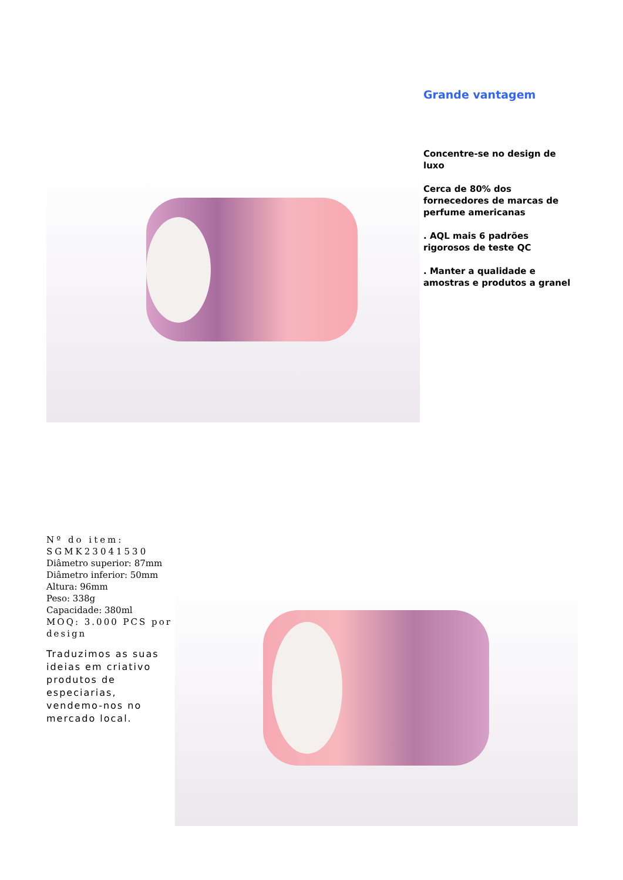Grande vantagem
Concentre-se no design de luxo
Cerca de 80% dos fornecedores de marcas de perfume americanas
. AQL mais 6 padrões rigorosos de teste QC
. Manter a qualidade e amostras e produtos a granel
Nº do item: SGMK23041530
Diâmetro superior: 87mm
Diâmetro inferior: 50mm
Altura: 96mm
Peso: 338g
Capacidade: 380ml
MOQ: 3.000 PCS por design
Traduzimos as suas ideias em criativo produtos de especiarias, vendemo-nos no mercado local.